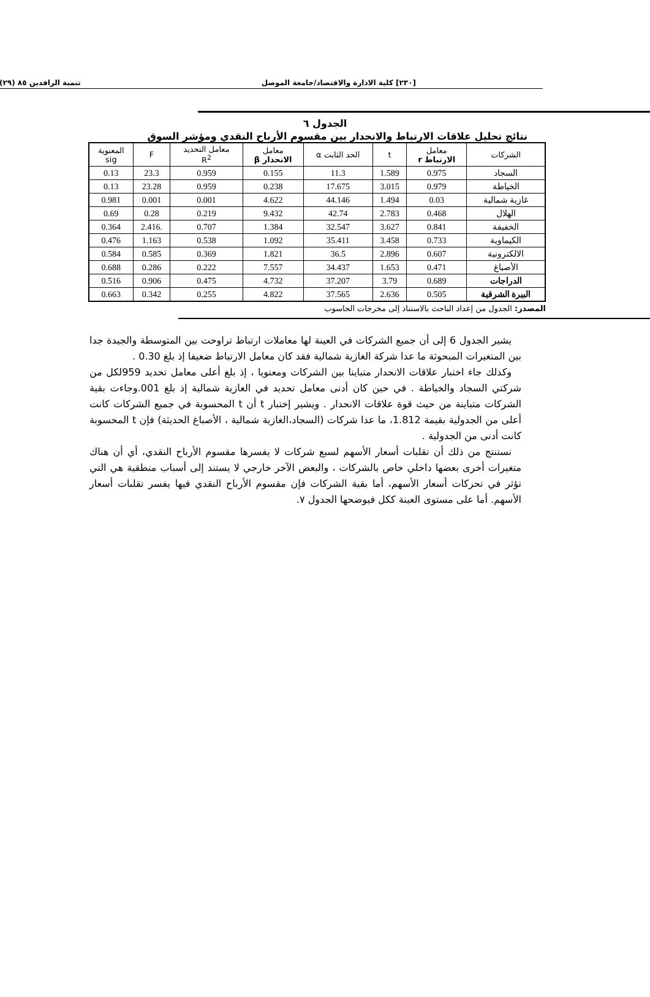[٢٣٠] كلية الادارة والاقتصاد/جامعة الموصل تنمية الرافدين ٨٥ (٢٩)
الجدول ٦
نتائج تحليل علاقات الارتباط والانحدار بين مقسوم الأرباح النقدي ومؤشر السوق
| الشركات | معامل الارتباط r | t | الحد الثابت α | معامل الانحدار β | معامل التحديد R<sup>2</sup> | F | المعنوية sig |
| --- | --- | --- | --- | --- | --- | --- | --- |
| السجاد | 0.975 | 1.589 | 11.3 | 0.155 | 0.959 | 23.3 | 0.13 |
| الخياطة | 0.979 | 3.015 | 17.675 | 0.238 | 0.959 | 23.28 | 0.13 |
| غازية شمالية | 0.03 | 1.494 | 44.146 | 4.622 | 0.001 | 0.001 | 0.981 |
| الهلال | 0.468 | 2.783 | 42.74 | 9.432 | 0.219 | 0.28 | 0.69 |
| الخفيفة | 0.841 | 3.627 | 32.547 | 1.384 | 0.707 | .2.416 | 0.364 |
| الكيماوية | 0.733 | 3.458 | 35.411 | 1.092 | 0.538 | 1.163 | 0.476 |
| الالكترونية | 0.607 | 2.896 | 36.5 | 1.821 | 0.369 | 0.585 | 0.584 |
| الأصباغ | 0.471 | 1.653 | 34.437 | 7.557 | 0.222 | 0.286 | 0.688 |
| الدراجات | 0.689 | 3.79 | 37.207 | 4.732 | 0.475 | 0.906 | 0.516 |
| البيرة الشرقية | 0.505 | 2.636 | 37.565 | 4.822 | 0.255 | 0.342 | 0.663 |
المصدر: الجدول من إعداد الباحث بالاستناد إلى مخرجات الحاسوب
يشير الجدول 6 إلى أن جميع الشركات في العينة لها معاملات ارتباط تراوحت بين المتوسطة والجيدة جدا بين المتغيرات المبحوثة ما عدا شركة الغازية شمالية فقد كان معامل الارتباط ضعيفا إذ بلغ 0.30 .
وكذلك جاء اختبار علاقات الانحدار متباينا بين الشركات ومعنويا ، إذ بلغ أعلى معامل تحديد 959لكل من شركتي السجاد والخياطة . في حين كان أدنى معامل تحديد في الغازية شمالية إذ بلغ 001.وجاءت بقية الشركات متباينة من حيث قوة علاقات الانحدار . ويشير إختبار t أن t المحسوبة في جميع الشركات كانت أعلى من الجدولية بقيمة 1.812، ما عدا شركات (السجاد،الغازية شمالية ، الأصباغ الحديثة) فإن t المحسوبة كانت أدنى من الجدولية .
نستنتج من ذلك أن تقلبات أسعار الأسهم لسبع شركات لا يفسرها مقسوم الأرباح النقدي، أي أن هناك متغيرات أخرى بعضها داخلي خاص بالشركات ، والبعض الآخر خارجي لا يستند إلى أسباب منطقية هي التي تؤثر في تحركات أسعار الأسهم، أما بقية الشركات فإن مقسوم الأرباح النقدي فيها يفسر تقلبات أسعار الأسهم. أما على مستوى العينة ككل فيوضحها الجدول ٧.